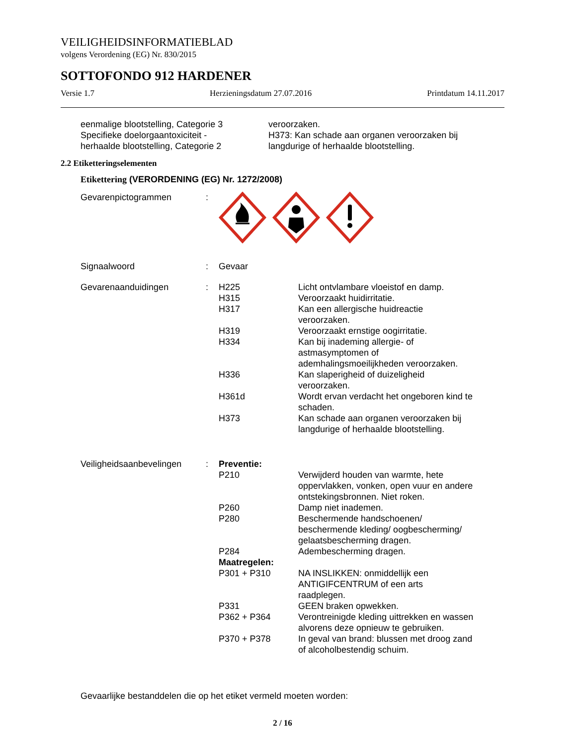VEILIGHEIDSINFORMATIEBLAD
volgens Verordening (EG) Nr. 830/2015
SOTTOFONDO 912 HARDENER
Versie 1.7 Herzieningsdatum 27.07.2016 Printdatum 14.11.2017
| eenmalige blootstelling, Categorie 3 Specifieke doelorgaantoxiciteit - herhaalde blootstelling, Categorie 2 | veroorzaken. H373: Kan schade aan organen veroorzaken bij langdurige of herhaalde blootstelling. |
2.2 Etiketteringselementen
Etikettering (VERORDENING (EG) Nr. 1272/2008)
| Gevarenpictogrammen | : | | |
| Signaalwoord | : | Gevaar | |
| Gevarenaanduidingen | : | H225 | Licht ontvlambare vloeistof en damp. |
| | | H315 | Veroorzaakt huidirritatie. |
| | | H317 | Kan een allergische huidreactie veroorzaken. |
| | | H319 | Veroorzaakt ernstige oogirritatie. |
| | | H334 | Kan bij inademing allergie- of astmasymptomen of ademhalingsmoeilijkheden veroorzaken. |
| | | H336 | Kan slaperigheid of duizeligheid veroorzaken. |
| | | H361d | Wordt ervan verdacht het ongeboren kind te schaden. |
| | | H373 | Kan schade aan organen veroorzaken bij langdurige of herhaalde blootstelling. |
| Veiligheidsaanbevelingen | : | Preventie: | |
| | | P210 | Verwijderd houden van warmte, hete oppervlakken, vonken, open vuur en andere ontstekingsbronnen. Niet roken. |
| | | P260 | Damp niet inademen. |
| | | P280 | Beschermende handschoenen/ beschermende kleding/ oogbescherming/ gelaatsbescherming dragen. |
| | | P284 | Adembescherming dragen. |
| | | Maatregelen: | |
| | | P301 + P310 | NA INSLIKKEN: onmiddellijk een ANTIGIFCENTRUM of een arts raadplegen. |
| | | P331 | GEEN braken opwekken. |
| | | P362 + P364 | Verontreinigde kleding uittrekken en wassen alvorens deze opnieuw te gebruiken. |
| | | P370 + P378 | In geval van brand: blussen met droog zand of alcoholbestendig schuim. |
Gevaarlijke bestanddelen die op het etiket vermeld moeten worden:
2 / 16